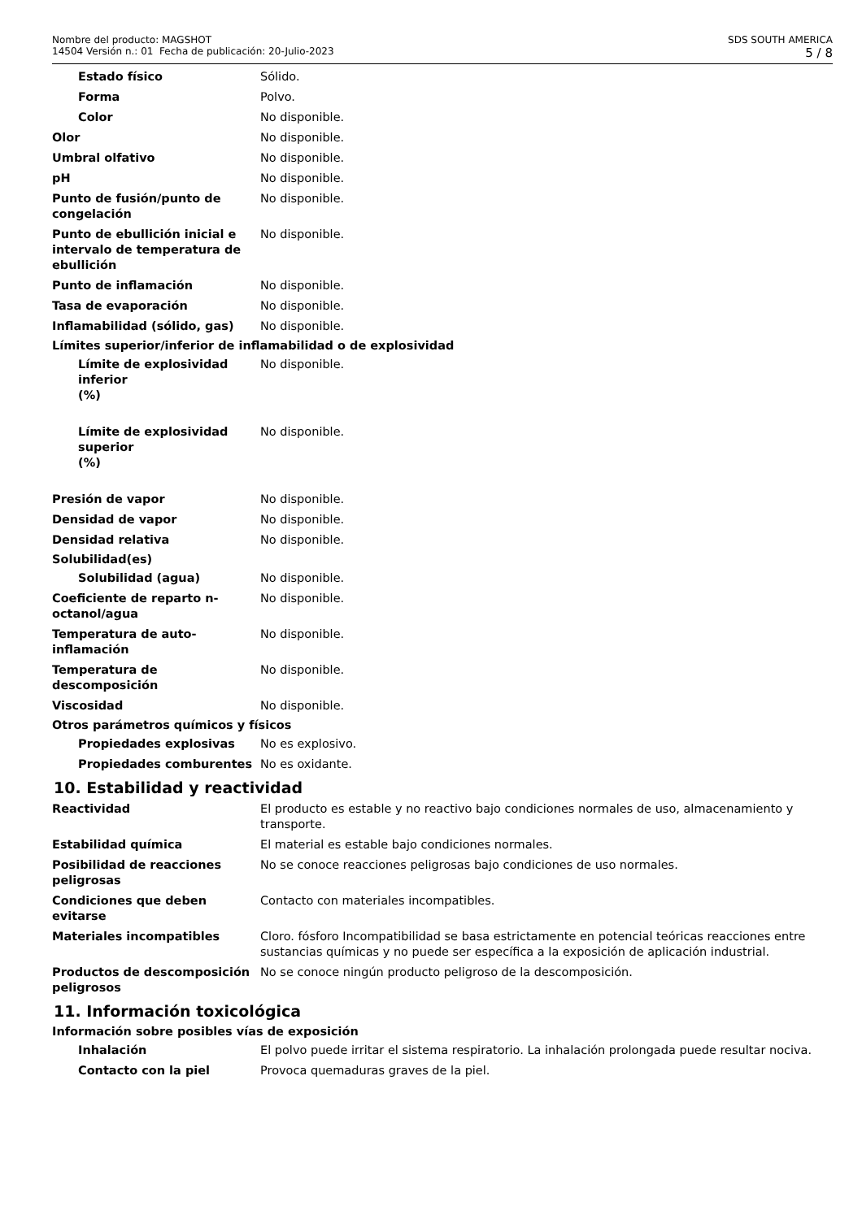Nombre del producto: MAGSHOT
14504 Versión n.: 01 Fecha de publicación: 20-Julio-2023
SDS SOUTH AMERICA
5 / 8
Estado físico Sólido.
Forma Polvo.
Color No disponible.
Olor No disponible.
Umbral olfativo No disponible.
pH No disponible.
Punto de fusión/punto de congelación
No disponible.
Punto de ebullición inicial e intervalo de temperatura de ebullición
No disponible.
Punto de inflamación No disponible.
Tasa de evaporación No disponible.
Inflamabilidad (sólido, gas) No disponible.
Límites superior/inferior de inflamabilidad o de explosividad
Límite de explosividad inferior
(%)
No disponible.
Límite de explosividad superior
(%)
No disponible.
Presión de vapor No disponible.
Densidad de vapor No disponible.
Densidad relativa No disponible.
Solubilidad(es)
Solubilidad (agua) No disponible.
Coeficiente de reparto n-octanol/agua
No disponible.
Temperatura de auto-inflamación
No disponible.
Temperatura de descomposición No disponible.
Viscosidad No disponible.
Otros parámetros químicos y físicos
Propiedades explosivas No es explosivo.
Propiedades comburentes No es oxidante.
10. Estabilidad y reactividad
Reactividad El producto es estable y no reactivo bajo condiciones normales de uso, almacenamiento y transporte.
Estabilidad química El material es estable bajo condiciones normales.
Posibilidad de reacciones peligrosas
No se conoce reacciones peligrosas bajo condiciones de uso normales.
Condiciones que deben evitarse
Contacto con materiales incompatibles.
Materiales incompatibles Cloro. fósforo Incompatibilidad se basa estrictamente en potencial teóricas reacciones entre sustancias químicas y no puede ser específica a la exposición de aplicación industrial.
Productos de descomposición peligrosos
No se conoce ningún producto peligroso de la descomposición.
11. Información toxicológica
Información sobre posibles vías de exposición
Inhalación El polvo puede irritar el sistema respiratorio. La inhalación prolongada puede resultar nociva.
Contacto con la piel Provoca quemaduras graves de la piel.